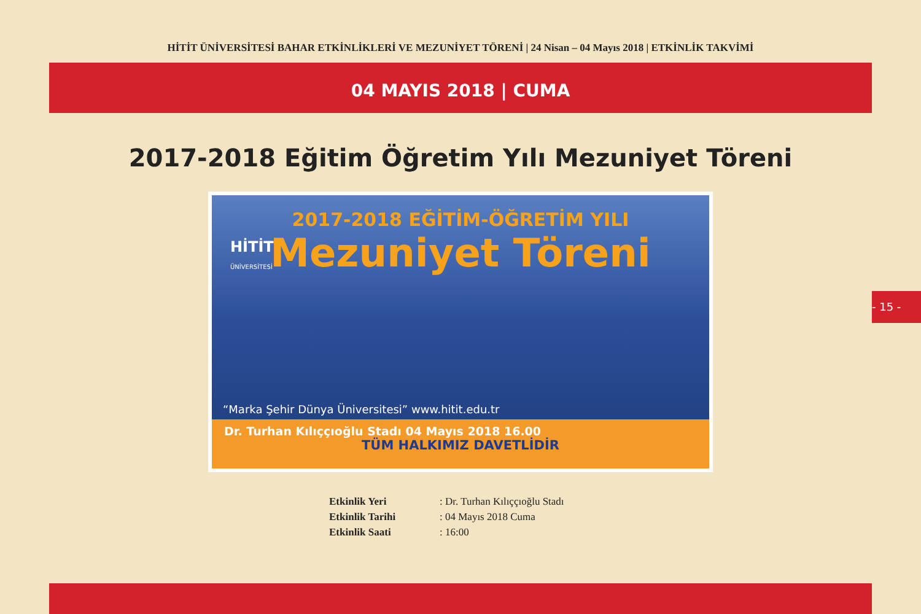HİTİT ÜNİVERSİTESİ BAHAR ETKİNLİKLERİ VE MEZUNİYET TÖRENİ | 24 Nisan – 04 Mayıs 2018 | ETKİNLİK TAKVİMİ
04 MAYIS 2018 | CUMA
2017-2018 Eğitim Öğretim Yılı Mezuniyet Töreni
HİTİT
ÜNİVERSİTESİ
2017-2018 EĞİTİM-ÖĞRETİM YILI
Mezuniyet Töreni
“Marka Şehir Dünya Üniversitesi” www.hitit.edu.tr
Dr. Turhan Kılıççıoğlu Stadı 04 Mayıs 2018 16.00
TÜM HALKIMIZ DAVETLİDİR
Etkinlik Yeri : Dr. Turhan Kılıççıoğlu Stadı
Etkinlik Tarihi : 04 Mayıs 2018 Cuma
Etkinlik Saati : 16:00
- 15 -